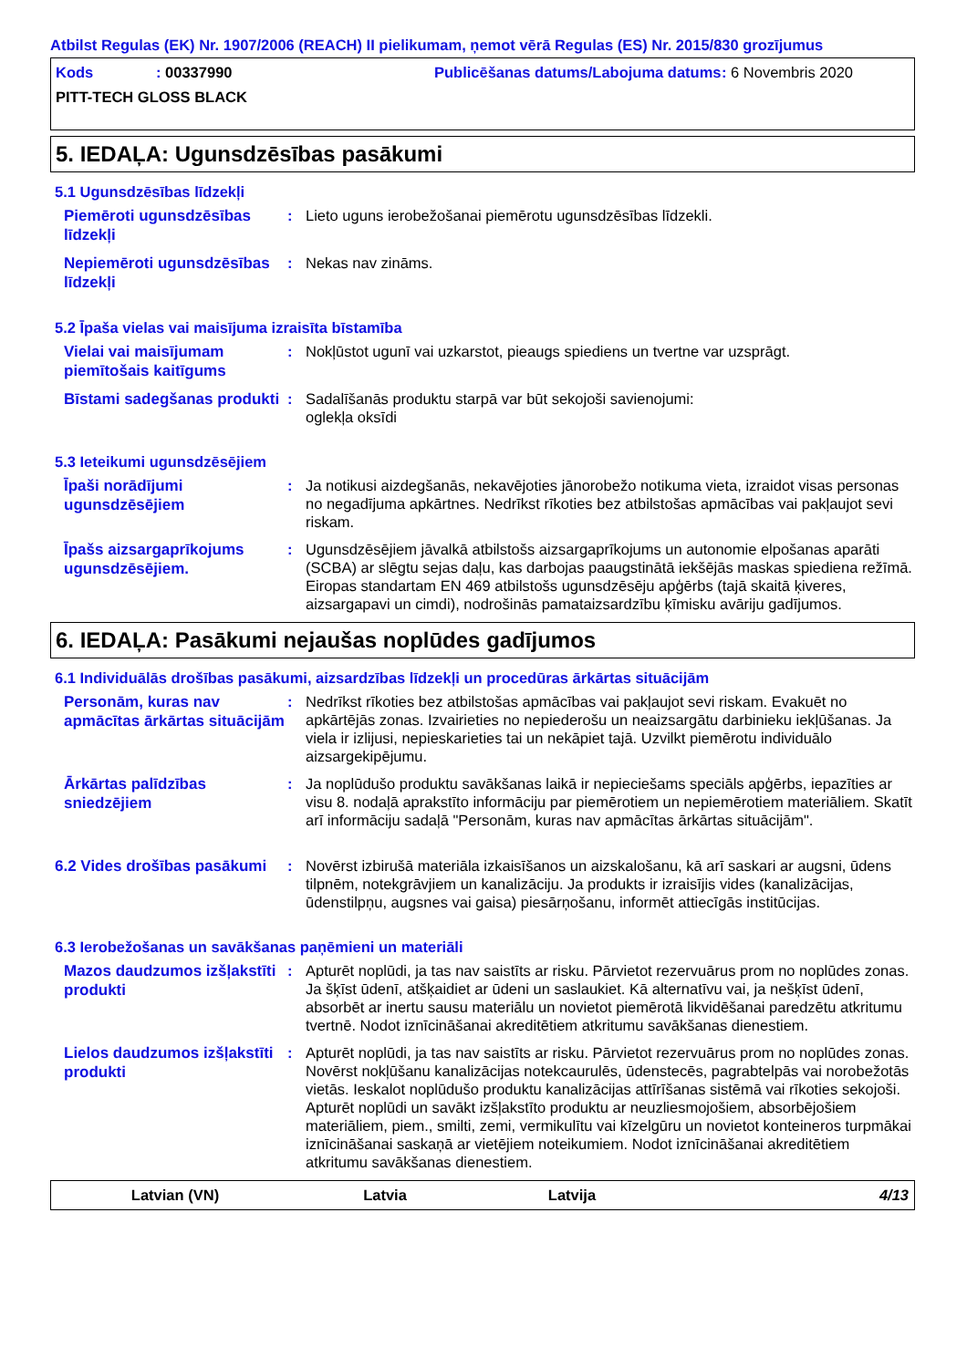Atbilst Regulas (EK) Nr. 1907/2006 (REACH) II pielikumam, ņemot vērā Regulas (ES) Nr. 2015/830 grozījumus
Kods : 00337990 Publicēšanas datums/Labojuma datums
: 6 Novembris 2020
PITT-TECH GLOSS BLACK
5. IEDAĻA: Ugunsdzēsības pasākumi
5.1 Ugunsdzēsības līdzekļi
Piemēroti ugunsdzēsības līdzekļi
: Lieto uguns ierobežošanai piemērotu ugunsdzēsības līdzekli.
Nepiemēroti ugunsdzēsības līdzekļi
: Nekas nav zināms.
5.2 Īpaša vielas vai maisījuma izraisīta bīstamība
Vielai vai maisījumam piemītošais kaitīgums
: Nokļūstot ugunī vai uzkarstot, pieaugs spiediens un tvertne var uzsprāgt.
Bīstami sadegšanas produkti
: Sadalīšanās produktu starpā var būt sekojoši savienojumi:
oglekļa oksīdi
5.3 Ieteikumi ugunsdzēsējiem
Īpaši norādījumi ugunsdzēsējiem
: Ja notikusi aizdegšanās, nekavējoties jānorobežo notikuma vieta, izraidot visas personas no negadījuma apkārtnes. Nedrīkst rīkoties bez atbilstošas apmācības vai pakļaujot sevi riskam.
Īpašs aizsargaprīkojums ugunsdzēsējiem.
: Ugunsdzēsējiem jāvalkā atbilstošs aizsargaprīkojums un autonomie elpošanas aparāti (SCBA) ar slēgtu sejas daļu, kas darbojas paaugstinātā iekšējās maskas spiediena režīmā. Eiropas standartam EN 469 atbilstošs ugunsdzēsēju apģērbs (tajā skaitā ķiveres, aizsargapavi un cimdi), nodrošinās pamataizsardzību ķīmisku avāriju gadījumos.
6. IEDAĻA: Pasākumi nejaušas noplūdes gadījumos
6.1 Individuālās drošības pasākumi, aizsardzības līdzekļi un procedūras ārkārtas situācijām
Personām, kuras nav apmācītas ārkārtas situācijām
: Nedrīkst rīkoties bez atbilstošas apmācības vai pakļaujot sevi riskam. Evakuēt no apkārtējās zonas. Izvairieties no nepiederošu un neaizsargātu darbinieku iekļūšanas. Ja viela ir izlijusi, nepieskarieties tai un nekāpiet tajā. Uzvilkt piemērotu individuālo aizsargekipējumu.
Ārkārtas palīdzības sniedzējiem
: Ja noplūdušo produktu savākšanas laikā ir nepieciešams speciāls apģērbs, iepazīties ar visu 8. nodaļā aprakstīto informāciju par piemērotiem un nepiemērotiem materiāliem. Skatīt arī informāciju sadaļā "Personām, kuras nav apmācītas ārkārtas situācijām".
6.2 Vides drošības pasākumi
: Novērst izbirušā materiāla izkaisīšanos un aizskalošanu, kā arī saskari ar augsni, ūdens tilpnēm, notekgrāvjiem un kanalizāciju. Ja produkts ir izraisījis vides (kanalizācijas, ūdenstilpņu, augsnes vai gaisa) piesārņošanu, informēt attiecīgās institūcijas.
6.3 Ierobežošanas un savākšanas paņēmieni un materiāli
Mazos daudzumos izšļakstīti produkti
: Apturēt noplūdi, ja tas nav saistīts ar risku. Pārvietot rezervuārus prom no noplūdes zonas. Ja šķīst ūdenī, atšķaidiet ar ūdeni un saslaukiet. Kā alternatīvu vai, ja nešķīst ūdenī, absorbēt ar inertu sausu materiālu un novietot piemērotā likvidēšanai paredzētu atkritumu tvertnē. Nodot iznīcināšanai akreditētiem atkritumu savākšanas dienestiem.
Lielos daudzumos izšļakstīti produkti
: Apturēt noplūdi, ja tas nav saistīts ar risku. Pārvietot rezervuārus prom no noplūdes zonas. Novērst nokļūšanu kanalizācijas notekcaurulēs, ūdenstecēs, pagrabtelpās vai norobežotās vietās. Ieskalot noplūdušo produktu kanalizācijas attīrīšanas sistēmā vai rīkoties sekojoši. Apturēt noplūdi un savākt izšļakstīto produktu ar neuzliesmojošiem, absorbējošiem materiāliem, piem., smilti, zemi, vermikulītu vai kīzelgūru un novietot konteineros turpmākai iznīcināšanai saskaņā ar vietējiem noteikumiem. Nodot iznīcināšanai akreditētiem atkritumu savākšanas dienestiem.
Latvian (VN) Latvia Latvija 4/13